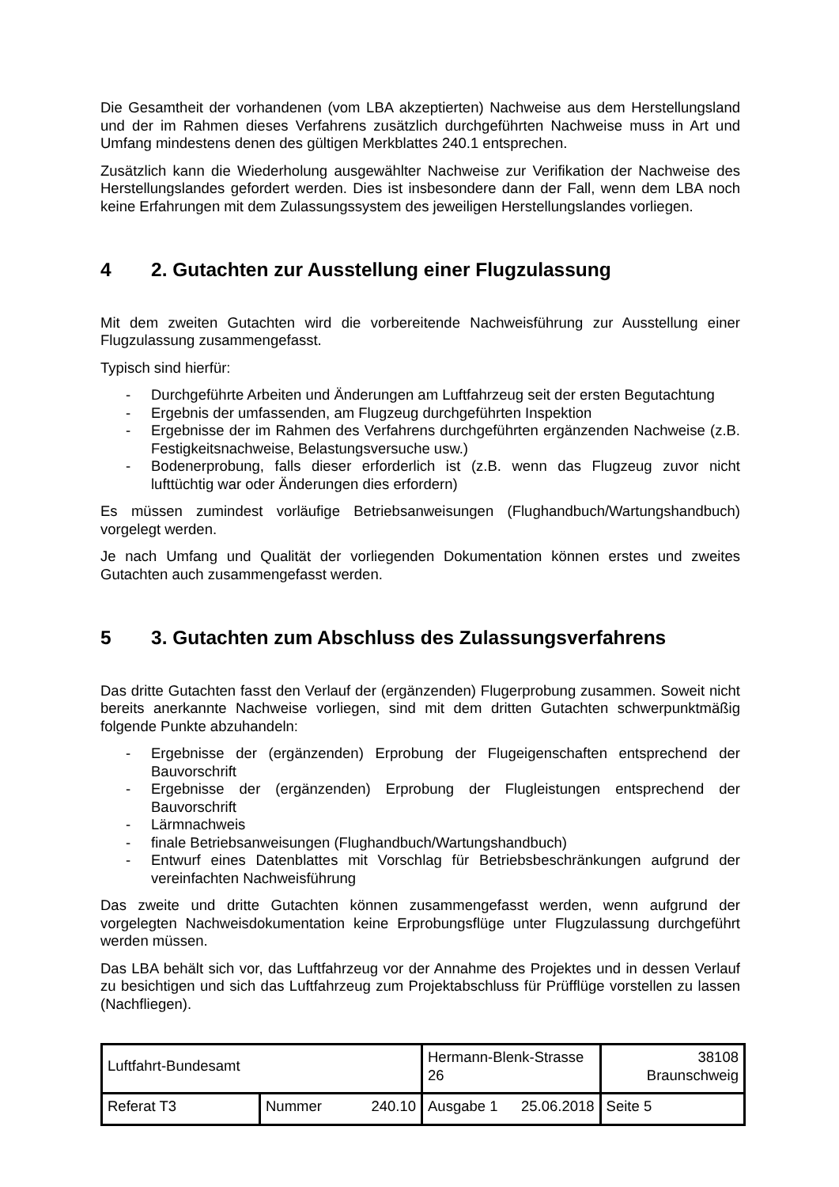Die Gesamtheit der vorhandenen (vom LBA akzeptierten) Nachweise aus dem Herstellungsland und der im Rahmen dieses Verfahrens zusätzlich durchgeführten Nachweise muss in Art und Umfang mindestens denen des gültigen Merkblattes 240.1 entsprechen.
Zusätzlich kann die Wiederholung ausgewählter Nachweise zur Verifikation der Nachweise des Herstellungslandes gefordert werden. Dies ist insbesondere dann der Fall, wenn dem LBA noch keine Erfahrungen mit dem Zulassungssystem des jeweiligen Herstellungslandes vorliegen.
4 2. Gutachten zur Ausstellung einer Flugzulassung
Mit dem zweiten Gutachten wird die vorbereitende Nachweisführung zur Ausstellung einer Flugzulassung zusammengefasst.
Typisch sind hierfür:
- Durchgeführte Arbeiten und Änderungen am Luftfahrzeug seit der ersten Begutachtung
- Ergebnis der umfassenden, am Flugzeug durchgeführten Inspektion
- Ergebnisse der im Rahmen des Verfahrens durchgeführten ergänzenden Nachweise (z.B. Festigkeitsnachweise, Belastungsversuche usw.)
- Bodenerprobung, falls dieser erforderlich ist (z.B. wenn das Flugzeug zuvor nicht lufttüchtig war oder Änderungen dies erfordern)
Es müssen zumindest vorläufige Betriebsanweisungen (Flughandbuch/Wartungshandbuch) vorgelegt werden.
Je nach Umfang und Qualität der vorliegenden Dokumentation können erstes und zweites Gutachten auch zusammengefasst werden.
5 3. Gutachten zum Abschluss des Zulassungsverfahrens
Das dritte Gutachten fasst den Verlauf der (ergänzenden) Flugerprobung zusammen. Soweit nicht bereits anerkannte Nachweise vorliegen, sind mit dem dritten Gutachten schwerpunktmäßig folgende Punkte abzuhandeln:
- Ergebnisse der (ergänzenden) Erprobung der Flugeigenschaften entsprechend der Bauvorschrift
- Ergebnisse der (ergänzenden) Erprobung der Flugleistungen entsprechend der Bauvorschrift
- Lärmnachweis
- finale Betriebsanweisungen (Flughandbuch/Wartungshandbuch)
- Entwurf eines Datenblattes mit Vorschlag für Betriebsbeschränkungen aufgrund der vereinfachten Nachweisführung
Das zweite und dritte Gutachten können zusammengefasst werden, wenn aufgrund der vorgelegten Nachweisdokumentation keine Erprobungsflüge unter Flugzulassung durchgeführt werden müssen.
Das LBA behält sich vor, das Luftfahrzeug vor der Annahme des Projektes und in dessen Verlauf zu besichtigen und sich das Luftfahrzeug zum Projektabschluss für Prüfflüge vorstellen zu lassen (Nachfliegen).
| Luftfahrt-Bundesamt | | Hermann-Blenk-Strasse 26 | 38108 Braunschweig |
| Referat T3 | Nummer 240.10 | Ausgabe 1 25.06.2018 | Seite 5 |